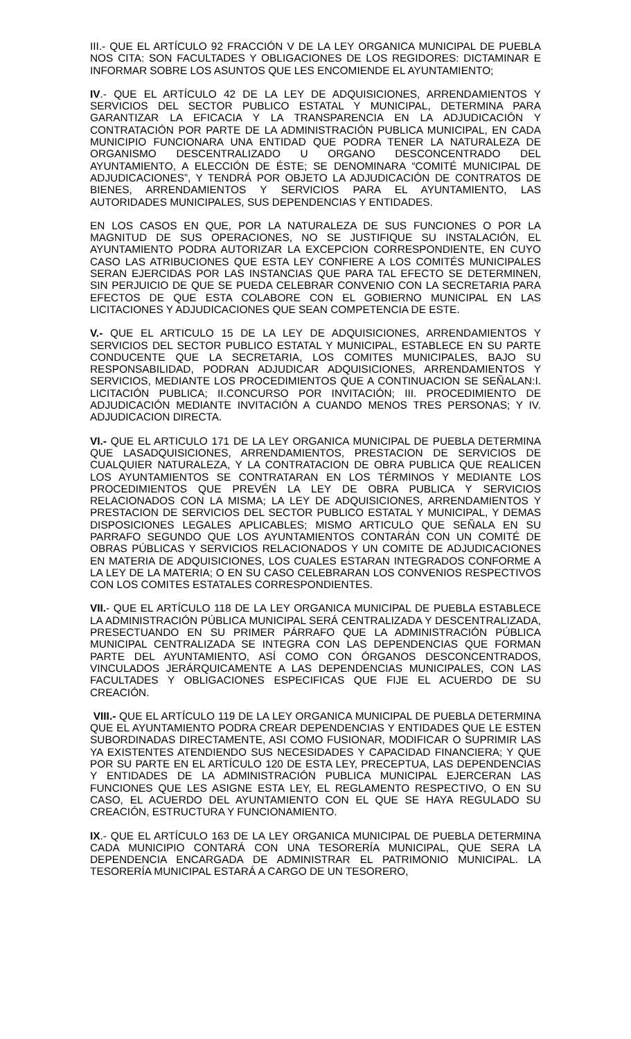III.- QUE EL ARTÍCULO 92 FRACCIÓN V DE LA LEY ORGANICA MUNICIPAL DE PUEBLA NOS CITA: SON FACULTADES Y OBLIGACIONES DE LOS REGIDORES: DICTAMINAR E INFORMAR SOBRE LOS ASUNTOS QUE LES ENCOMIENDE EL AYUNTAMIENTO;
IV.- QUE EL ARTÍCULO 42 DE LA LEY DE ADQUISICIONES, ARRENDAMIENTOS Y SERVICIOS DEL SECTOR PUBLICO ESTATAL Y MUNICIPAL, DETERMINA PARA GARANTIZAR LA EFICACIA Y LA TRANSPARENCIA EN LA ADJUDICACIÓN Y CONTRATACIÓN POR PARTE DE LA ADMINISTRACIÓN PUBLICA MUNICIPAL, EN CADA MUNICIPIO FUNCIONARA UNA ENTIDAD QUE PODRA TENER LA NATURALEZA DE ORGANISMO DESCENTRALIZADO U ORGANO DESCONCENTRADO DEL AYUNTAMIENTO, A ELECCIÓN DE ÉSTE; SE DENOMINARA “COMITÉ MUNICIPAL DE ADJUDICACIONES”, Y TENDRÁ POR OBJETO LA ADJUDICACIÓN DE CONTRATOS DE BIENES, ARRENDAMIENTOS Y SERVICIOS PARA EL AYUNTAMIENTO, LAS AUTORIDADES MUNICIPALES, SUS DEPENDENCIAS Y ENTIDADES.
EN LOS CASOS EN QUE, POR LA NATURALEZA DE SUS FUNCIONES O POR LA MAGNITUD DE SUS OPERACIONES, NO SE JUSTIFIQUE SU INSTALACIÓN, EL AYUNTAMIENTO PODRA AUTORIZAR LA EXCEPCION CORRESPONDIENTE, EN CUYO CASO LAS ATRIBUCIONES QUE ESTA LEY CONFIERE A LOS COMITÉS MUNICIPALES SERAN EJERCIDAS POR LAS INSTANCIAS QUE PARA TAL EFECTO SE DETERMINEN, SIN PERJUICIO DE QUE SE PUEDA CELEBRAR CONVENIO CON LA SECRETARIA PARA EFECTOS DE QUE ESTA COLABORE CON EL GOBIERNO MUNICIPAL EN LAS LICITACIONES Y ADJUDICACIONES QUE SEAN COMPETENCIA DE ESTE.
V.- QUE EL ARTICULO 15 DE LA LEY DE ADQUISICIONES, ARRENDAMIENTOS Y SERVICIOS DEL SECTOR PUBLICO ESTATAL Y MUNICIPAL, ESTABLECE EN SU PARTE CONDUCENTE QUE LA SECRETARIA, LOS COMITES MUNICIPALES, BAJO SU RESPONSABILIDAD, PODRAN ADJUDICAR ADQUISICIONES, ARRENDAMIENTOS Y SERVICIOS, MEDIANTE LOS PROCEDIMIENTOS QUE A CONTINUACION SE SEÑALAN:I. LICITACIÓN PUBLICA; II.CONCURSO POR INVITACIÓN; III. PROCEDIMIENTO DE ADJUDICACIÓN MEDIANTE INVITACIÓN A CUANDO MENOS TRES PERSONAS; Y IV. ADJUDICACION DIRECTA.
VI.- QUE EL ARTICULO 171 DE LA LEY ORGANICA MUNICIPAL DE PUEBLA DETERMINA QUE LASADQUISICIONES, ARRENDAMIENTOS, PRESTACION DE SERVICIOS DE CUALQUIER NATURALEZA, Y LA CONTRATACION DE OBRA PUBLICA QUE REALICEN LOS AYUNTAMIENTOS SE CONTRATARAN EN LOS TÉRMINOS Y MEDIANTE LOS PROCEDIMIENTOS QUE PREVÉN LA LEY DE OBRA PUBLICA Y SERVICIOS RELACIONADOS CON LA MISMA; LA LEY DE ADQUISICIONES, ARRENDAMIENTOS Y PRESTACION DE SERVICIOS DEL SECTOR PUBLICO ESTATAL Y MUNICIPAL, Y DEMAS DISPOSICIONES LEGALES APLICABLES; MISMO ARTICULO QUE SEÑALA EN SU PARRAFO SEGUNDO QUE LOS AYUNTAMIENTOS CONTARÁN CON UN COMITÉ DE OBRAS PÚBLICAS Y SERVICIOS RELACIONADOS Y UN COMITE DE ADJUDICACIONES EN MATERIA DE ADQUISICIONES, LOS CUALES ESTARAN INTEGRADOS CONFORME A LA LEY DE LA MATERIA; O EN SU CASO CELEBRARAN LOS CONVENIOS RESPECTIVOS CON LOS COMITES ESTATALES CORRESPONDIENTES.
VII.- QUE EL ARTÍCULO 118 DE LA LEY ORGANICA MUNICIPAL DE PUEBLA ESTABLECE LA ADMINISTRACIÓN PÚBLICA MUNICIPAL SERÁ CENTRALIZADA Y DESCENTRALIZADA, PRESECTUANDO EN SU PRIMER PÁRRAFO QUE LA ADMINISTRACIÓN PÚBLICA MUNICIPAL CENTRALIZADA SE INTEGRA CON LAS DEPENDENCIAS QUE FORMAN PARTE DEL AYUNTAMIENTO, ASÍ COMO CON ÓRGANOS DESCONCENTRADOS, VINCULADOS JERÁRQUICAMENTE A LAS DEPENDENCIAS MUNICIPALES, CON LAS FACULTADES Y OBLIGACIONES ESPECIFICAS QUE FIJE EL ACUERDO DE SU CREACIÓN.
VIII.- QUE EL ARTÍCULO 119 DE LA LEY ORGANICA MUNICIPAL DE PUEBLA DETERMINA QUE EL AYUNTAMIENTO PODRA CREAR DEPENDENCIAS Y ENTIDADES QUE LE ESTEN SUBORDINADAS DIRECTAMENTE, ASI COMO FUSIONAR, MODIFICAR O SUPRIMIR LAS YA EXISTENTES ATENDIENDO SUS NECESIDADES Y CAPACIDAD FINANCIERA; Y QUE POR SU PARTE EN EL ARTÍCULO 120 DE ESTA LEY, PRECEPTUA, LAS DEPENDENCIAS Y ENTIDADES DE LA ADMINISTRACIÓN PUBLICA MUNICIPAL EJERCERAN LAS FUNCIONES QUE LES ASIGNE ESTA LEY, EL REGLAMENTO RESPECTIVO, O EN SU CASO, EL ACUERDO DEL AYUNTAMIENTO CON EL QUE SE HAYA REGULADO SU CREACIÓN, ESTRUCTURA Y FUNCIONAMIENTO.
IX.- QUE EL ARTÍCULO 163 DE LA LEY ORGANICA MUNICIPAL DE PUEBLA DETERMINA CADA MUNICIPIO CONTARÁ CON UNA TESORERÍA MUNICIPAL, QUE SERA LA DEPENDENCIA ENCARGADA DE ADMINISTRAR EL PATRIMONIO MUNICIPAL. LA TESORERÍA MUNICIPAL ESTARÁ A CARGO DE UN TESORERO,